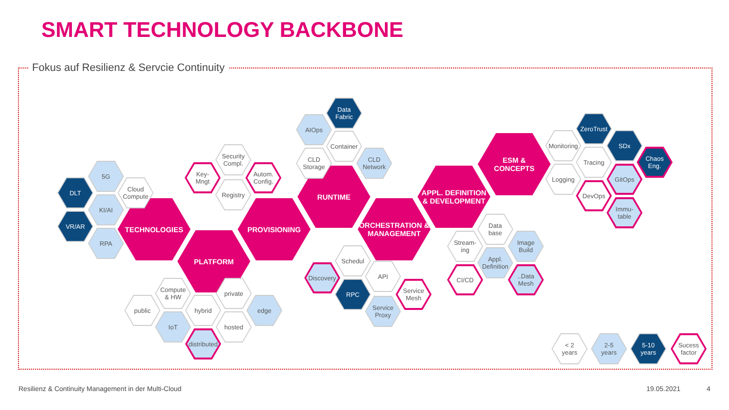SMART TECHNOLOGY BACKBONE
Fokus auf Resilienz & Servcie Continuity
TECHNOLOGIES
PLATFORM
PROVISIONING
RUNTIME
ORCHESTRATION &
MANAGEMENT
APPL. DEFINITION
& DEVELOPMENT
ESM &
CONCEPTS
5G
DLT
Cloud
Compute
KI/AI
VR/AR
RPA
Security
Compl.
Key-
Mngt
Autom.
Config.
Registry
Data
Fabric
AIOps
Container
CLD
Storage
CLD
Network
Compute
& HW
private
public hybrid edge
IoT hosted
distributed
Schedul
Discovery API
RPC
Service
Mesh
Service
Proxy
Data
base
Stream-
ing
Image
Build
Appl.
Definition
CI/CD
..Data Mesh
ZeroTrust
Monitoring
SDx
Tracing
Chaos
Eng.
Logging GitOps
DevOps
Immu-
table
< 2
years
2-5
years
5-10
years
Sucess
factor
Resilienz & Continuity Management in der Multi-Cloud
19.05.2021 4